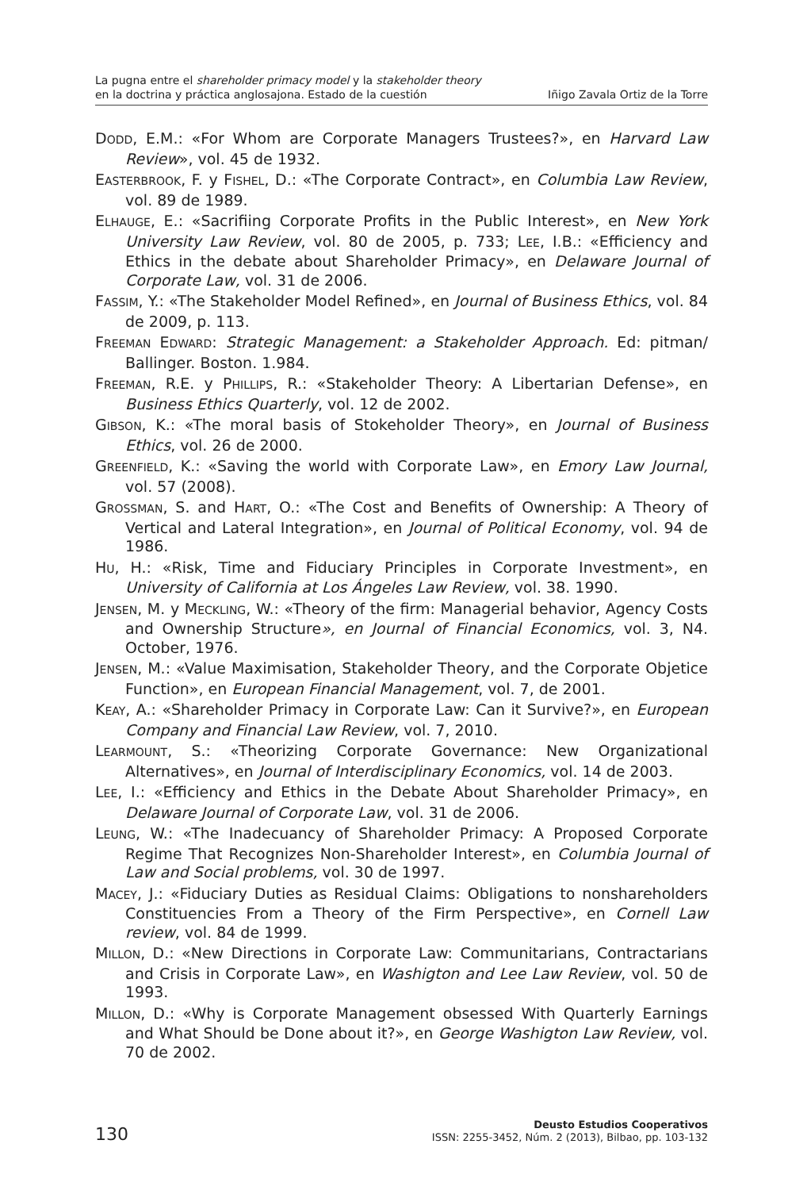La pugna entre el shareholder primacy model y la stakeholder theory
en la doctrina y práctica anglosajona. Estado de la cuestión
Iñigo Zavala Ortiz de la Torre
DODD, E.M.: «For Whom are Corporate Managers Trustees?», en Harvard Law Review», vol. 45 de 1932.
EASTERBROOK, F. y FISHEL, D.: «The Corporate Contract», en Columbia Law Review, vol. 89 de 1989.
ELHAUGE, E.: «Sacrifiing Corporate Profits in the Public Interest», en New York University Law Review, vol. 80 de 2005, p. 733; LEE, I.B.: «Efficiency and Ethics in the debate about Shareholder Primacy», en Delaware Journal of Corporate Law, vol. 31 de 2006.
FASSIM, Y.: «The Stakeholder Model Refined», en Journal of Business Ethics, vol. 84 de 2009, p. 113.
FREEMAN EDWARD: Strategic Management: a Stakeholder Approach. Ed: pitman/ Ballinger. Boston. 1.984.
FREEMAN, R.E. y PHILLIPS, R.: «Stakeholder Theory: A Libertarian Defense», en Business Ethics Quarterly, vol. 12 de 2002.
GIBSON, K.: «The moral basis of Stokeholder Theory», en Journal of Business Ethics, vol. 26 de 2000.
GREENFIELD, K.: «Saving the world with Corporate Law», en Emory Law Journal, vol. 57 (2008).
GROSSMAN, S. and HART, O.: «The Cost and Benefits of Ownership: A Theory of Vertical and Lateral Integration», en Journal of Political Economy, vol. 94 de 1986.
HU, H.: «Risk, Time and Fiduciary Principles in Corporate Investment», en University of California at Los Ángeles Law Review, vol. 38. 1990.
JENSEN, M. y MECKLING, W.: «Theory of the firm: Managerial behavior, Agency Costs and Ownership Structure», en Journal of Financial Economics, vol. 3, N4. October, 1976.
JENSEN, M.: «Value Maximisation, Stakeholder Theory, and the Corporate Objetice Function», en European Financial Management, vol. 7, de 2001.
KEAY, A.: «Shareholder Primacy in Corporate Law: Can it Survive?», en European Company and Financial Law Review, vol. 7, 2010.
LEARMOUNT, S.: «Theorizing Corporate Governance: New Organizational Alternatives», en Journal of Interdisciplinary Economics, vol. 14 de 2003.
LEE, I.: «Efficiency and Ethics in the Debate About Shareholder Primacy», en Delaware Journal of Corporate Law, vol. 31 de 2006.
LEUNG, W.: «The Inadecuancy of Shareholder Primacy: A Proposed Corporate Regime That Recognizes Non-Shareholder Interest», en Columbia Journal of Law and Social problems, vol. 30 de 1997.
MACEY, J.: «Fiduciary Duties as Residual Claims: Obligations to nonshareholders Constituencies From a Theory of the Firm Perspective», en Cornell Law review, vol. 84 de 1999.
MILLON, D.: «New Directions in Corporate Law: Communitarians, Contractarians and Crisis in Corporate Law», en Washigton and Lee Law Review, vol. 50 de 1993.
MILLON, D.: «Why is Corporate Management obsessed With Quarterly Earnings and What Should be Done about it?», en George Washigton Law Review, vol. 70 de 2002.
130
Deusto Estudios Cooperativos
ISSN: 2255-3452, Núm. 2 (2013), Bilbao, pp. 103-132